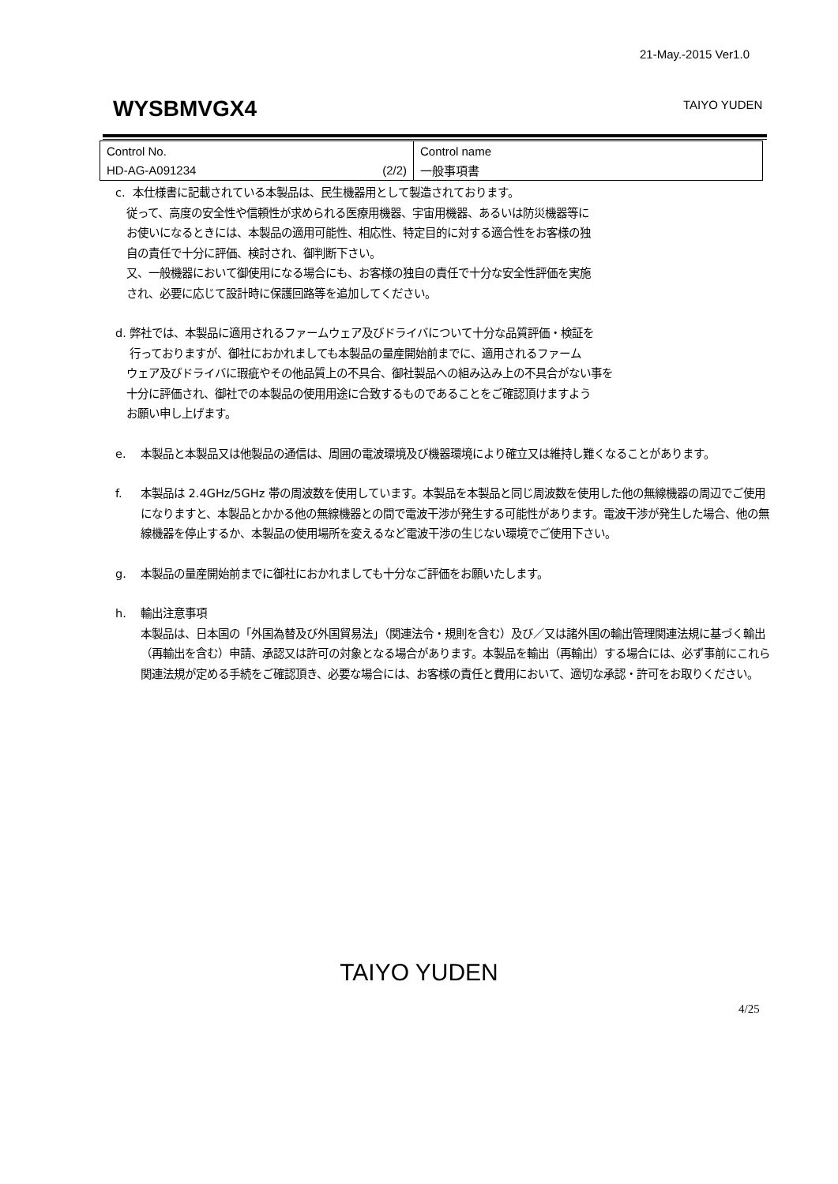21-May.-2015 Ver1.0
WYSBMVGX4 TAIYO YUDEN
| Control No. | Control name |
| HD-AG-A091234 (2/2) | 一般事項書 |
c. 本仕様書に記載されている本製品は、民生機器用として製造されております。
従って、高度の安全性や信頼性が求められる医療用機器、宇宙用機器、あるいは防災機器等に
お使いになるときには、本製品の適用可能性、相応性、特定目的に対する適合性をお客様の独
自の責任で十分に評価、検討され、御判断下さい。
又、一般機器において御使用になる場合にも、お客様の独自の責任で十分な安全性評価を実施
され、必要に応じて設計時に保護回路等を追加してください。
d. 弊社では、本製品に適用されるファームウェア及びドライバについて十分な品質評価・検証を
行っておりますが、御社におかれましても本製品の量産開始前までに、適用されるファーム
ウェア及びドライバに瑕疵やその他品質上の不具合、御社製品への組み込み上の不具合がない事を
十分に評価され、御社での本製品の使用用途に合致するものであることをご確認頂けますよう
お願い申し上げます。
e. 本製品と本製品又は他製品の通信は、周囲の電波環境及び機器環境により確立又は維持し難くなることがあります。
f. 本製品は 2.4GHz/5GHz 帯の周波数を使用しています。本製品を本製品と同じ周波数を使用した他の無線機器の周辺でご使用になりますと、本製品とかかる他の無線機器との間で電波干渉が発生する可能性があります。電波干渉が発生した場合、他の無線機器を停止するか、本製品の使用場所を変えるなど電波干渉の生じない環境でご使用下さい。
g. 本製品の量産開始前までに御社におかれましても十分なご評価をお願いたします。
h. 輸出注意事項
本製品は、日本国の「外国為替及び外国貿易法」（関連法令・規則を含む）及び／又は諸外国の輸出管理関連法規に基づく輸出（再輸出を含む）申請、承認又は許可の対象となる場合があります。本製品を輸出（再輸出）する場合には、必ず事前にこれら関連法規が定める手続をご確認頂き、必要な場合には、お客様の責任と費用において、適切な承認・許可をお取りください。
TAIYO YUDEN
4/25